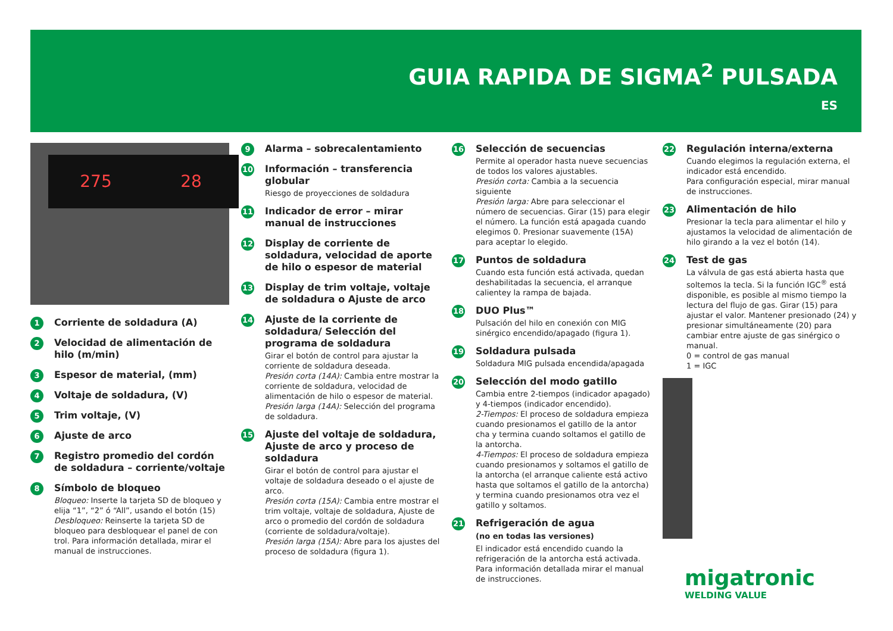GUIA RAPIDA DE SIGMA<sup>2</sup> PULSADA
ES
275 28
1
Corriente de soldadura (A)
2
Velocidad de alimentación de hilo (m/min)
3
Espesor de material, (mm)
4
Voltaje de soldadura, (V)
5
Trim voltaje, (V)
6
Ajuste de arco
7
Registro promedio del cordón de soldadura – corriente/voltaje
8
Símbolo de bloqueo
Bloqueo: Inserte la tarjeta SD de bloqueo y elija “1”, “2” ó “All”, usando el botón (15) Desbloqueo: Reinserte la tarjeta SD de bloqueo para desbloquear el panel de con trol. Para información detallada, mirar el manual de instrucciones.
9
Alarma – sobrecalentamiento
10
Información – transferencia globular
Riesgo de proyecciones de soldadura
11
Indicador de error – mirar manual de instrucciones
12
Display de corriente de soldadura, velocidad de aporte de hilo o espesor de material
13
Display de trim voltaje, voltaje de soldadura o Ajuste de arco
14
Ajuste de la corriente de soldadura/ Selección del programa de soldadura
Girar el botón de control para ajustar la corriente de soldadura deseada.
Presión corta (14A): Cambia entre mostrar la corriente de soldadura, velocidad de alimentación de hilo o espesor de material.
Presión larga (14A): Selección del programa de soldadura.
15
Ajuste del voltaje de soldadura, Ajuste de arco y proceso de soldadura
Girar el botón de control para ajustar el voltaje de soldadura deseado o el ajuste de arco.
Presión corta (15A): Cambia entre mostrar el trim voltaje, voltaje de soldadura, Ajuste de arco o promedio del cordón de soldadura (corriente de soldadura/voltaje).
Presión larga (15A): Abre para los ajustes del proceso de soldadura (figura 1).
16
Selección de secuencias
Permite al operador hasta nueve secuencias de todos los valores ajustables.
Presión corta: Cambia a la secuencia siguiente
Presión larga: Abre para seleccionar el número de secuencias. Girar (15) para elegir el número. La función está apagada cuando elegimos 0. Presionar suavemente (15A) para aceptar lo elegido.
17
Puntos de soldadura
Cuando esta función está activada, quedan deshabilitadas la secuencia, el arranque calientey la rampa de bajada.
18
DUO Plus™
Pulsación del hilo en conexión con MIG sinérgico encendido/apagado (figura 1).
19
Soldadura pulsada
Soldadura MIG pulsada encendida/apagada
20
Selección del modo gatillo
Cambia entre 2-tiempos (indicador apagado) y 4-tiempos (indicador encendido).
2-Tiempos: El proceso de soldadura empieza cuando presionamos el gatillo de la antor cha y termina cuando soltamos el gatillo de la antorcha.
4-Tiempos: El proceso de soldadura empieza cuando presionamos y soltamos el gatillo de la antorcha (el arranque caliente está activo hasta que soltamos el gatillo de la antorcha) y termina cuando presionamos otra vez el gatillo y soltamos.
21
Refrigeración de agua
(no en todas las versiones)
El indicador está encendido cuando la refrigeración de la antorcha está activada. Para información detallada mirar el manual de instrucciones.
22
Regulación interna/externa
Cuando elegimos la regulación externa, el indicador está encendido.
Para configuración especial, mirar manual de instrucciones.
23
Alimentación de hilo
Presionar la tecla para alimentar el hilo y ajustamos la velocidad de alimentación de hilo girando a la vez el botón (14).
24
Test de gas
La válvula de gas está abierta hasta que soltemos la tecla. Si la función IGC<sup>®</sup> está disponible, es posible al mismo tiempo la lectura del flujo de gas. Girar (15) para ajustar el valor. Mantener presionado (24) y presionar simultáneamente (20) para cambiar entre ajuste de gas sinérgico o manual.
0 = control de gas manual
1 = IGC
migatronic
WELDING VALUE